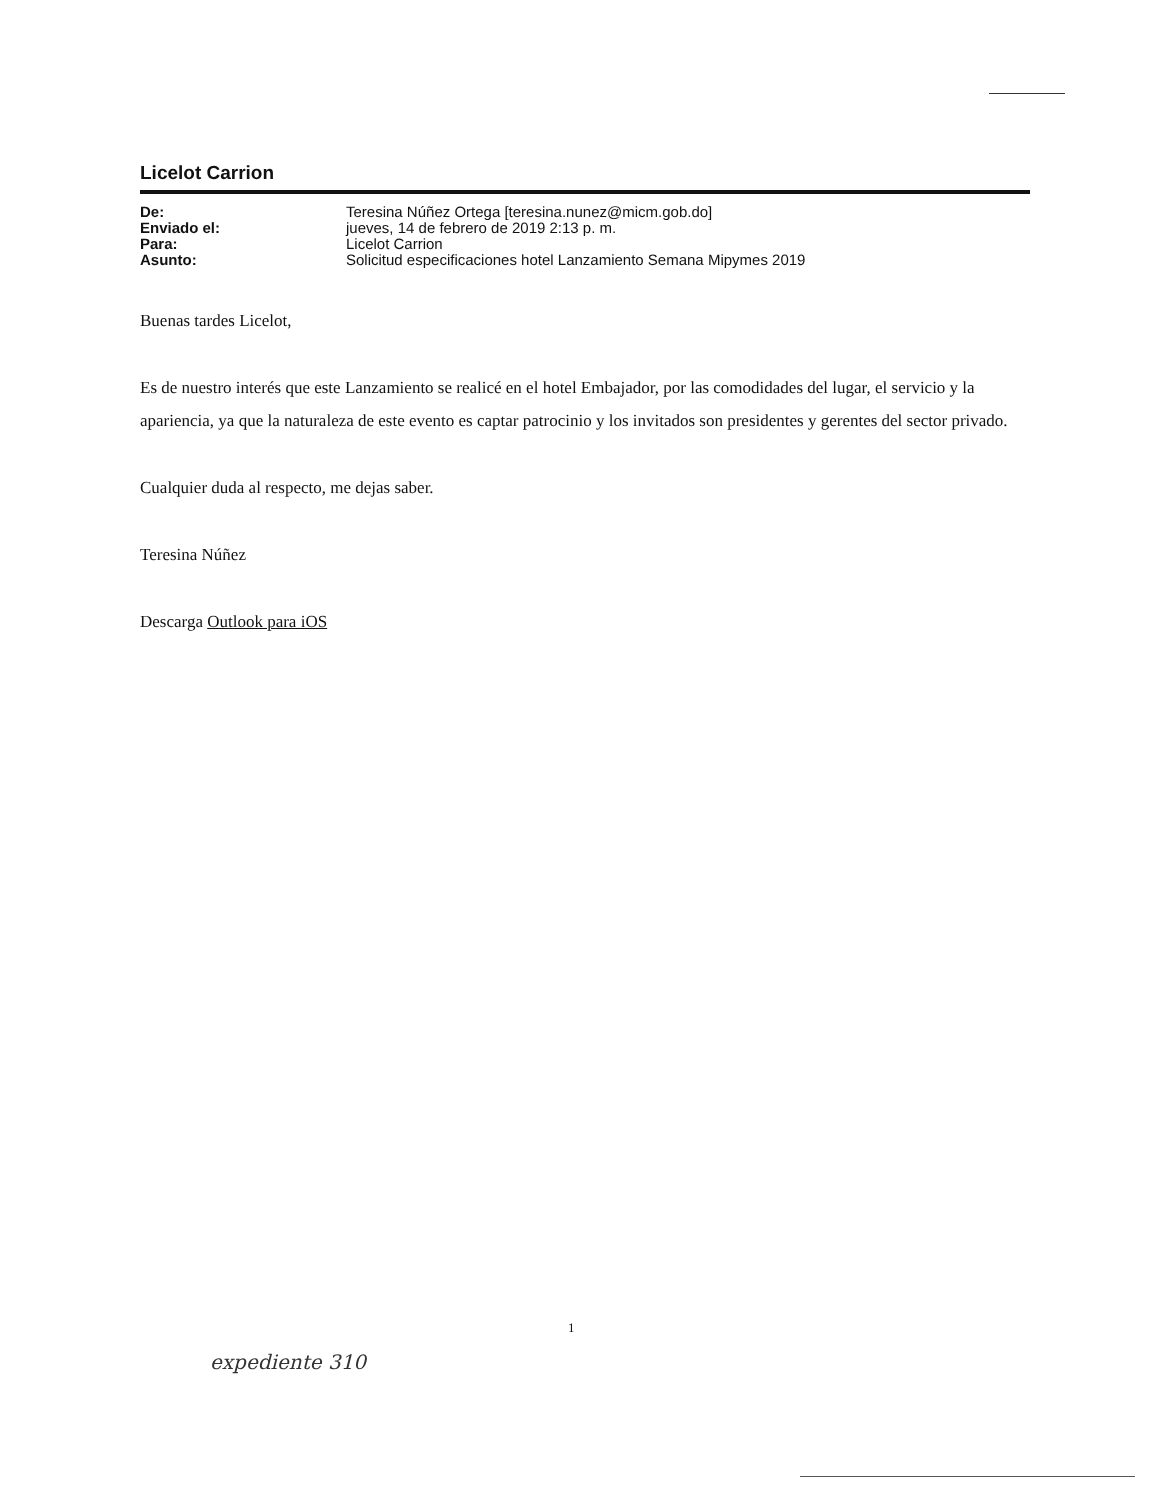Licelot Carrion
| De: | Teresina Núñez Ortega [teresina.nunez@micm.gob.do] |
| Enviado el: | jueves, 14 de febrero de 2019 2:13 p. m. |
| Para: | Licelot Carrion |
| Asunto: | Solicitud especificaciones hotel Lanzamiento Semana Mipymes 2019 |
Buenas tardes Licelot,
Es de nuestro interés que este Lanzamiento se realicé en el hotel Embajador, por las comodidades del lugar, el servicio y la apariencia, ya que la naturaleza de este evento es captar patrocinio y los invitados son presidentes y gerentes del sector privado.
Cualquier duda al respecto, me dejas saber.
Teresina Núñez
Descarga Outlook para iOS
1
expediente 310